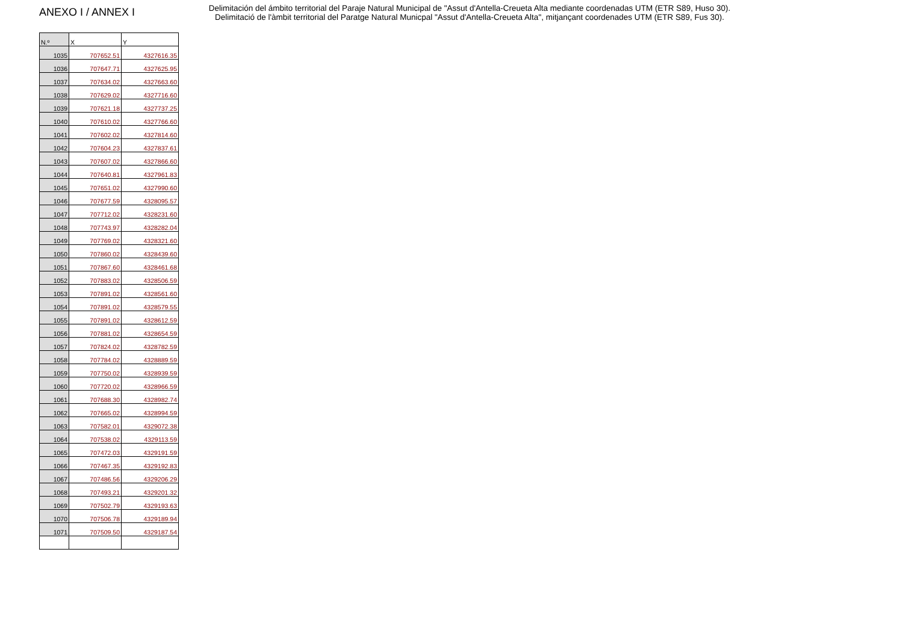ANEXO I / ANNEX I
Delimitación del ámbito territorial del Paraje Natural Municipal de "Assut d'Antella-Creueta Alta mediante coordenadas UTM (ETR S89, Huso 30).
Delimitació de l'àmbit territorial del Paratge Natural Municpal "Assut d'Antella-Creueta Alta", mitjançant coordenades UTM (ETR S89, Fus 30).
| N.º | X | Y |
| --- | --- | --- |
| 1035 | 707652.51 | 4327616.35 |
| 1036 | 707647.71 | 4327625.95 |
| 1037 | 707634.02 | 4327663.60 |
| 1038 | 707629.02 | 4327716.60 |
| 1039 | 707621.18 | 4327737.25 |
| 1040 | 707610.02 | 4327766.60 |
| 1041 | 707602.02 | 4327814.60 |
| 1042 | 707604.23 | 4327837.61 |
| 1043 | 707607.02 | 4327866.60 |
| 1044 | 707640.81 | 4327961.83 |
| 1045 | 707651.02 | 4327990.60 |
| 1046 | 707677.59 | 4328095.57 |
| 1047 | 707712.02 | 4328231.60 |
| 1048 | 707743.97 | 4328282.04 |
| 1049 | 707769.02 | 4328321.60 |
| 1050 | 707860.02 | 4328439.60 |
| 1051 | 707867.60 | 4328461.68 |
| 1052 | 707883.02 | 4328506.59 |
| 1053 | 707891.02 | 4328561.60 |
| 1054 | 707891.02 | 4328579.55 |
| 1055 | 707891.02 | 4328612.59 |
| 1056 | 707881.02 | 4328654.59 |
| 1057 | 707824.02 | 4328782.59 |
| 1058 | 707784.02 | 4328889.59 |
| 1059 | 707750.02 | 4328939.59 |
| 1060 | 707720.02 | 4328966.59 |
| 1061 | 707688.30 | 4328982.74 |
| 1062 | 707665.02 | 4328994.59 |
| 1063 | 707582.01 | 4329072.38 |
| 1064 | 707538.02 | 4329113.59 |
| 1065 | 707472.03 | 4329191.59 |
| 1066 | 707467.35 | 4329192.83 |
| 1067 | 707486.56 | 4329206.29 |
| 1068 | 707493.21 | 4329201.32 |
| 1069 | 707502.79 | 4329193.63 |
| 1070 | 707506.78 | 4329189.94 |
| 1071 | 707509.50 | 4329187.54 |